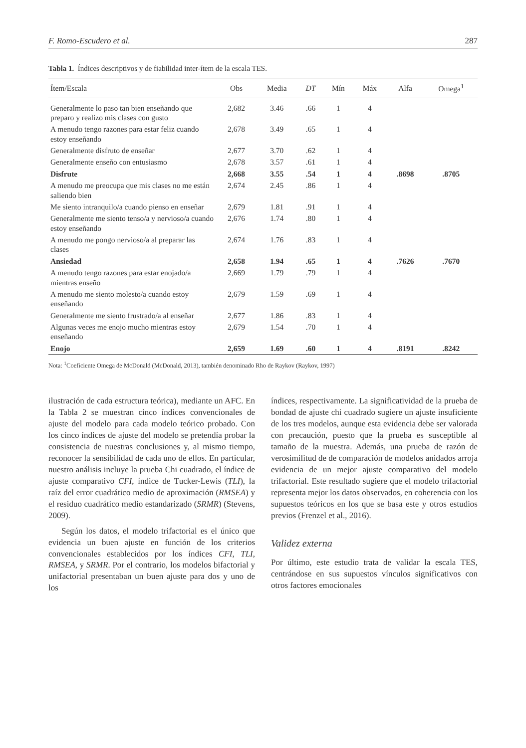F. Romo-Escudero et al. 287
Tabla 1. Índices descriptivos y de fiabilidad inter-ítem de la escala TES.
| Ítem/Escala | Obs | Media | DT | Mín | Máx | Alfa | Omega<sup>1</sup> |
| --- | --- | --- | --- | --- | --- | --- | --- |
| Generalmente lo paso tan bien enseñando que preparo y realizo mis clases con gusto | 2,682 | 3.46 | .66 | 1 | 4 | | |
| A menudo tengo razones para estar feliz cuando estoy enseñando | 2,678 | 3.49 | .65 | 1 | 4 | | |
| Generalmente disfruto de enseñar | 2,677 | 3.70 | .62 | 1 | 4 | | |
| Generalmente enseño con entusiasmo | 2,678 | 3.57 | .61 | 1 | 4 | | |
| Disfrute | 2,668 | 3.55 | .54 | 1 | 4 | .8698 | .8705 |
| A menudo me preocupa que mis clases no me están saliendo bien | 2,674 | 2.45 | .86 | 1 | 4 | | |
| Me siento intranquilo/a cuando pienso en enseñar | 2,679 | 1.81 | .91 | 1 | 4 | | |
| Generalmente me siento tenso/a y nervioso/a cuando estoy enseñando | 2,676 | 1.74 | .80 | 1 | 4 | | |
| A menudo me pongo nervioso/a al preparar las clases | 2,674 | 1.76 | .83 | 1 | 4 | | |
| Ansiedad | 2,658 | 1.94 | .65 | 1 | 4 | .7626 | .7670 |
| A menudo tengo razones para estar enojado/a mientras enseño | 2,669 | 1.79 | .79 | 1 | 4 | | |
| A menudo me siento molesto/a cuando estoy enseñando | 2,679 | 1.59 | .69 | 1 | 4 | | |
| Generalmente me siento frustrado/a al enseñar | 2,677 | 1.86 | .83 | 1 | 4 | | |
| Algunas veces me enojo mucho mientras estoy enseñando | 2,679 | 1.54 | .70 | 1 | 4 | | |
| Enojo | 2,659 | 1.69 | .60 | 1 | 4 | .8191 | .8242 |
Nota: <sup>1</sup>Coeficiente Omega de McDonald (McDonald, 2013), también denominado Rho de Raykov (Raykov, 1997)
ilustración de cada estructura teórica), mediante un AFC. En la Tabla 2 se muestran cinco índices convencionales de ajuste del modelo para cada modelo teórico probado. Con los cinco índices de ajuste del modelo se pretendía probar la consistencia de nuestras conclusiones y, al mismo tiempo, reconocer la sensibilidad de cada uno de ellos. En particular, nuestro análisis incluye la prueba Chi cuadrado, el índice de ajuste comparativo CFI, índice de Tucker-Lewis (TLI), la raíz del error cuadrático medio de aproximación (RMSEA) y el residuo cuadrático medio estandarizado (SRMR) (Stevens, 2009).
Según los datos, el modelo trifactorial es el único que evidencia un buen ajuste en función de los criterios convencionales establecidos por los índices CFI, TLI, RMSEA, y SRMR. Por el contrario, los modelos bifactorial y unifactorial presentaban un buen ajuste para dos y uno de los
índices, respectivamente. La significatividad de la prueba de bondad de ajuste chi cuadrado sugiere un ajuste insuficiente de los tres modelos, aunque esta evidencia debe ser valorada con precaución, puesto que la prueba es susceptible al tamaño de la muestra. Además, una prueba de razón de verosimilitud de de comparación de modelos anidados arroja evidencia de un mejor ajuste comparativo del modelo trifactorial. Este resultado sugiere que el modelo trifactorial representa mejor los datos observados, en coherencia con los supuestos teóricos en los que se basa este y otros estudios previos (Frenzel et al., 2016).
Validez externa
Por último, este estudio trata de validar la escala TES, centrándose en sus supuestos vínculos significativos con otros factores emocionales